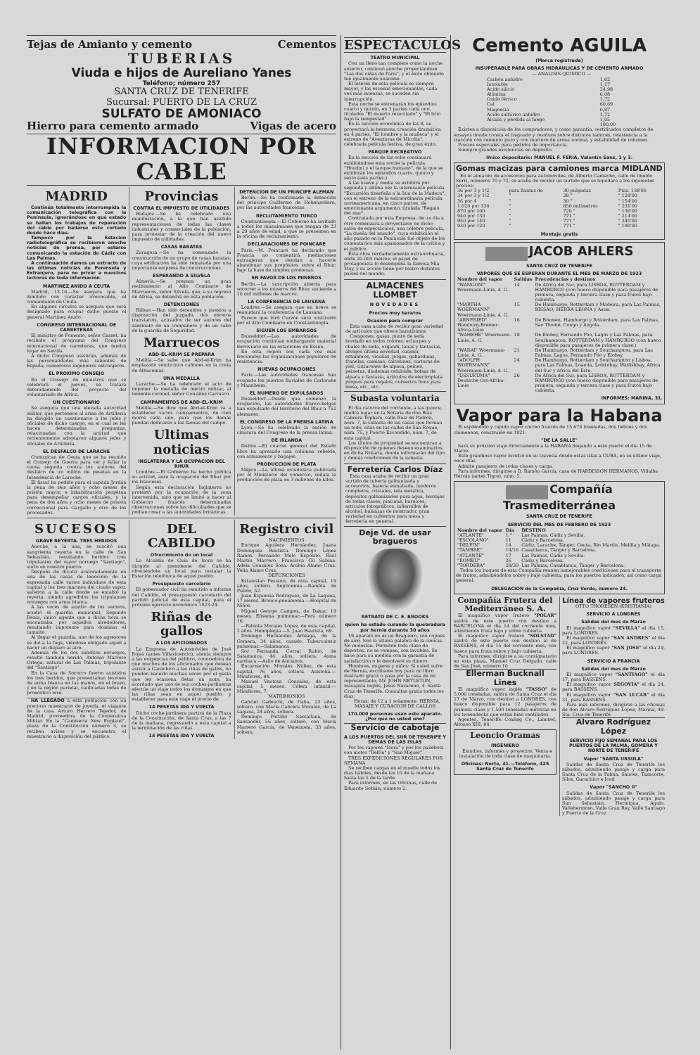Tejas de Amianto y cemento Cementos
TUBERIAS
Viuda e hijos de Aureliano Yanes
Teléfono; número 257
SANTA CRUZ DE TENERIFE
Sucursal: PUERTO DE LA CRUZ
SULFATO DE AMONIACO
Hierro para cemento armado Vigas de acero
INFORMACION POR CABLE
MADRID
Continúa totalmente interrumpida la comunicación telegráfica con la Península, ignorándose en qué estado se hallan los trabajos de reparación del cable por hallarse éste cortado desde hace días.
Tampoco por la Estación radiotelegráfica se recibieron anoche noticias de prensa, por estarse comunicando la estación de Cádiz con Las Palmas.
A continuación damos un extracto de las últimas noticias de Península y Extranjero, para no privar a nuestros lectores de toda información.
MARTINEZ ANIDO A CEUTA
Madrid, 13.16.—Se asegura que ha dimitido con carácter irrevocable, el comandante de Ceuta.
En algunos círculos se asegura que será designado para ocupar dicho puesto el general Martínez Anido.
CONGRESO INTERNACIONAL DE CARRETERAS
El ministro de Fomento, señor Gasset, ha recibido el programa del Congreso internacional de carreteras, que tendrá lugar en Sevilla.
A dicho Congreso asistirán, además de las personalidades más salientes de España, numerosos ingenieros extranjeros.
EL PROXIMO CONSEJO
En el Consejo de ministros que se celebrará el jueves, se tratará detenidamente del proyecto del voluntariado de Africa.
UN CUESTIONARIO
Se asegura que una elevada autoridad militar, que pertenece al arma de Artillería ha dirigido un cuestionario a los jefes y oficiales de dicho cuerpo, en el cual se les hacen determinadas preguntas, relacionadas con la actitud que recientemente adoptaron algunos jefes y oficiales de Artillería.
EL DESFALCO DE LARACHE
Comunican de Ceuta que se ha reunido el Consejo de Guerra para ver y fallar la causa seguida contra los autores del desfalco de un millón de pesetas en la Intendencia de Larache.
El fiscal ha pedido para el capitán Jordán la pena de seis años y ocho meses de prisión mayor, e inhabilitación perpétua para desempeñar cargos oficiales, y la pena de dos años y ocho meses de prisión correccional para Gargallo y otro de los procesados.
Provincias
CONTRA EL IMPUESTO DE UTILIDADES
Badajoz.—Se ha celebrado una manifestación, a la que han asistido representaciones de todas las clases industriales y comerciales de la población, para protestar de la creación del nuevo impuesto de utilidades.
CASAS BARATAS
Zaragoza.—Se ha comenzado la construcción de un grupo de casas baratas, cuya edificación ha sido rematada por una importante empresa de construcciones.
ESPERANDO A SILVELA
Almería.—Se prepara un gran recibimiento al Alto Comisario de Marruecos, señor Silvela, que, a su regreso de Africa, se detendrá en esta población.
DETENCIONES
Bilbao.—Han sido detenidos y puestos a disposición del juzgado, dos obreros tranviarios, acusados de ser autores del asesinato de un compañero y de un cabo de la guardia de Seguridad.
Marruecos
ABD-EL-KRIM SE PREPARA
Melilla.—Se sabe que Abd-el-Krim ha emplazado veinticinco cañones en la costa de Alhucemas.
UNA MEDALLA
Larache.—Se ha celebrado el acto de imponer la medalla de mérito militar, al teniente coronel, señor González Carrasco.
CAMPAMENTOS DE ABD-EL-KRIM
Melilla.—Se dice que Abd-el-Krim va a establecer varios campamentos, de cien moros cada uno, para que los demás puedan dedicarse a las faenas del campo.
Ultimas noticias
INGLATERRA Y LA OCUPACION DEL RHUR
Londres.—El Gobierno ha hecho pública su actitud, ante la ocupación del Rhur por los franceses.
Según esta declaración Inglaterra no protestó por la ocupación de la zona intervenida, sino que se limitó a hacer al Gobierno francés determinadas observaciones sobre las dificultades que se podían crear a las autoridades británicas.
DETENCION DE UN PRINCIPE ALEMAN
Berlín.—Se ha confirmado la detención del príncipe Guillermo de Hohenzollern, por las autoridades francesas.
RECLUTAMIENTO TURCO
Constantinopla.—El Gobierno ha invitado a todos los musulmanes que tengan de 23 a 29 años de edad, a que se presenten en la oficina de reclutamiento.
DECLARACIONES DE POINCARE
París.—M. Poincaré ha declarado que Francia no consentirá mediaciones extranjeras que tiendan a hacerle abandonar sus propósitos sobre el Rhur, bajo la base de simples promesas.
EN FAVOR DE LOS MINEROS
Berlín.—La suscripción abierta para socorrer a los mineros del Rhur, asciende a 10 mil millones de marcos.
LA CONFERENCIA DE LAUSANA
Londres.—Se asegura que en breve se reanudará la conferencia de Lausana.
Parece que lord Curzon será sustituído por el Alto Comisario en Constantinopla.
SIGUEN LOS EMBARGOS
Dusseldorf.—Las autoridades de ocupación continúan embargando material ferroviario en las estaciones de Essen.
En esta región son cada vez más frecuentes las organizaciones populares de resistencia.
NUEVAS OCUPACIONES
París.—Las autoridades francesas han ocupado los puertos fluviales de Carlsruhe y Mannheim.
EL NUMERO DE EXPULSADOS
Dusseldorf.—Desde que comenzó la ocupación, las autoridades franco-belgas han expulsado del territorio del Rhur a 752 alemanes.
EL CONGRESO DE LA PRENSA LATINA
Lyon.—Se ha celebrado la sesión de clausura del Congreso de la prensa latina.
DE IRLANDA
Dublín.—El cuartel general del Estado libre ha apresado una columna rebelde, con armamento y bagajes.
PRODUCCION DE PLATA
Méjico.—La última estadística publicada por el Ministerio del comercio, señala la producción de plata en 3 millones de kilos.
SUCESOS
GRAVE REYERTA. TRES HERIDOS
Anoche, a la una, se suscitó una sangrienta reyerta en la calle de San Sebastián, resultando heridos tres tripulantes del vapor noruego "Santiago", surto en nuestro puerto.
Después de dicutir acaloradamente en una de las casas de lenocinio de la expresada calle varios individuos de esta capital y los tres marinos del citado vapor, salieron a la calle donde se entabló la reyerta, siendo agredidos los tripulantes noruegos con arma blanca.
A las voces de auxilio de los vecinos, acudió el guardia municipal, Segundo Déniz, único agente que a dicha hora se encontraba por aquellos alrededores, resultando impotente para dominar el tumulto.
Al llegar el guardia, uno de los agresores se dió a la fuga, viéndose obligado aquél a hacer un disparo al aire.
Además de los dos súbditos noruegos, resultó también herido, Antonio Marrero Ortega, natural de Las Palmas, tripulante del "Santiago".
En la Casa de Socorro fueron asistidos los tres heridos, que presentaban lesiones de arma blanca en las manos, en el brazo, y en la región parietal, calificadas todas de pronóstico leve.
HA LLEGADO a esta población con un precioso muestrario de joyería, el viajante de la casa Arturo Herrero Tejedor, de Madrid, proveedora de la Cooperativa Militar. En la "Camisería New England", plaza de la Constitución número 3, se reciben avisos y se encuentra el muestrario a disposición del público.
DEL CABILDO
Ofrecimiento de un local
La Alcaldía de Guía de Isora se ha dirigido al presidente del Cabildo, ofreciéndole un local para instalar la Estación telefónica de aquel pueblo.
Presupuesto carcelario
El gobernador civil ha remitido a informe del Cabildo, el presupuesto carcelario del partido judicial de esta capital, para el próximo ejercicio económico 1923-24.
Riñas de gallos
A LOS AFICIONADOS
La Empresa de Automóviles de José Rojas (antes Villavicencio), atenta siempre a las exigencias del público, conocedora de que muchos de los aficionados que desean asistir a Garachico a las riñas de gallos, no pueden hacerlo muchas veces por el gasto que les ocasiona fletar un auto, ha acordado que uno de sus coches-jardineras efectúe un viaje todos los domingos en que las riñas sean en aquel pueblo, y establecer para este viaje el precio de
14 PESETAS IDA Y VUELTA
Dicho coche-jardinera partirá de la Plaza de la Constitución, de Santa Cruz, a las 7 de la mañana, regresando a esta capital a la terminación de las riñas.
14 PESETAS IDA Y VUELTA
Registro civil
NACIMIENTOS
Enrique Aguilera Hernández. Juana Domínguez Bautista. Domingo López Ramos. Fernando Melo Expósito. Raul Martín Marrero. Francisca Gil Sabina. Adela González Sosa. Arabia Alamo Cruz. Velia Alamo Cruz.
DEFUNCIONES
Estanislao Pestano, de esta capital, 19 años, soltero. Septicemia.—Rambla de Pulido, 52.
Juan Espinosa Rodríguez, de La Laguna, 17 meses. Bronco-pneumonía.—Hospital de Niños.
Miguel George Campos, de Dakar, 19 meses. Efisema pulmonar.—Perú número 16.
—Fabiola Morales López, de esta capital, 2 años. Hemiplegia.—S. Juan Bautista, 69.
Domingo Hernández Arteaga, de la Gomera, 34 años, casado. Tuberculosis pulmonar.—Salamanca.
Sor Fernanda Corral Rubio, de Salamanca, 44 años, soltera. Asma cardiaca.—Asilo de Ancianos.
Encarnación Morales Núñez, de esta capital, 76 años, soltera. Asistolia.—Miraflores, 94.
Manuel Ventosa González, de esta capital, 5 meses. Cólera infantil.—Miraflores, 7.
MATRIMONIOS
Gabriel Gadeschi, de Italia, 23 años, soltero, con María Cabrera Morales, de La Laguna, 24 años, soltera.
Domingo Portillo Santallana, de Santander, 56 años, soltero, con María Marrero García, de Venezuela, 33 años, soltera.
ESPECTACULOS
TEATRO MUNICIPAL
Con un lleno tan completo como la noche anterior, continuó anoche proyectándose "Las dos niñas de París", y el éxito obtenido fué igualmente unánime.
El interés de esta película es siempre mayor, y las escenas emocionantes, cada vez más intensas, se suceden sin interrupción.
Esta noche se estrenarán los episodios cuarto y quinto, en 3 partes cada uno, titulados "El muerto resucitado" y "El lirio bajo la tempestad".
En la sección económica de las 8, se proyectará la hermosa creación dramática en 4 partes, "El hombre y la muñeca" y el estreno de "Aventuras de Micolín", celebrada película festiva, de gran éxito.
PARQUE RECREATIVO
En la sección de las ocho continuará exhibiéndose esta noche la película "Houdini y el tanque humano", de la que se exhibirán los episodios cuarto, quinto y sexto (seis partes.)
A las nueve y media se exhibirá por segunda y última vez la interesante película "Excursión tinerfeña a la Isla de la Madera", con el estreno de la extraordinaria película norteamericana, en cinco partes, de emocionante argumento, titulada "Regalo del mar".
Contratada por esta Empresa, de un día a otro comenzará a proyectarse en dicho salón de espectáculos, una célebre película, "La dueña del mundo", cuya exhibición el año pasado en la Península fué objeto de los comentarios más apasionados de la crítica y el público.
Esta obra verdaderamente extraordinaria, mide 20.000 metros; el papel de protagonista lo desempeña la famosa Mía May, y su acción tiene por teatro distintos países del mundo.
ALMACENES LLOMBET
NOVEDADES
Precios muy baratos
Ocasión para comprar
Esta casa acaba de recibir gran variedad de artículos que ofrece baratísimos
Crespones, gasas, punto de seda bordado en todos colores; echarpes y chales de seda, organdí, lanas y fantasías, abrigos última novedad, casimir, estambres, vicuñas, jergas, gabardinas, franelas, camisas, calcetines, carteras de piel, cinturones de alpaca, peines, peinetas, diademas celuloide, bolsas de alpaca y fantasía, artículos de electroplata propios para regalos, cubiertos finos para mesa, etc., etc.
Subasta voluntaria
El día catorce del corriente, a las quince, tendrá lugar en la Notaría de don Blas Cabrera Topham, calle Ruiz de Padrón, núm. 7, la subasta de las casas que forman un todo, sitas en las calles de San Roque, núm. 75, y Puerto Escondido, núm. 7, de esta capital.
Los títulos de propiedad se encuentran a disposición de quienes deseen examinarlos, en dicha Notaría, donde informarán del tipo y demás condiciones de la subasta.
Ferretería Carlos Díaz
Esta casa acaba de recibir un gran surtido de tubería galbanizada y accesorios, batería esmaltada, inodoros completos, cristales, tela metálica, depósitos galbanizados para agua, herrajes de todas clases, pinturas, barnices, artículos fotográficos, infiernillos de alcohol, balanzas de mostrador, gran variedad en cubiertos para mesa y ferretería en general.
Deje Vd. de usar bragueros
RETRATO DE C. E. BROOKS
quien ha estado curando la quebradura por hernia durante 30 años
Mi aparato no es un Braguero, son cojines de aire. Son la última palabra de la ciencia. No molestan. Permiten toda clase de deportes, no se rompen, son lavables. Se hace para su medida con la garantía de satisfacción o le devolveré su dinero.
Hombres, mujeres y niños: Si usted sufre de Hernia, escríbame hoy para mi libro ilustrado gratis o pase por la casa de mi representante, Mr. JOHN NETLETON, masajista inglés, Jesús Nazareno, 4. Santa Cruz de Tenerife. Consultas gratis todos los días.
Horas: de 12 a 1 solamente. HERNIA, MASAJE Y CURACION DE CALLOS
170.000 personas usan este aparato. ¿Por qué no usted uno?
Servicio de cabotaje
A LOS PUERTOS DEL SUR DE TENERIFE Y DEMAS DE LAS ISLAS
Por los vapores "Isora" y por los pailebots con motor "Delfín" y "San Miguel".
TRES EXPEDICIONES REGULARES POR SEMANA
Se reciben cargas en el muelle todos los días hábiles, desde las 10 de la mañana hasta las 5 de la tarde.
Para informes, en las Oficinas, calle de Eduardo Sobián, número 2.
Cemento AGUILA
(Marca registrada)
INSUPERABLE PARA OBRAS HIDRAULICAS Y DE CEMENTO ARMADO
— ANALISIS QUIMICO —
| Carbón anhidro | 1,62 |
| Insoluble | 1,17 |
| Acido silicio | 24,98 |
| Alúmina | 6,08 |
| Oxido férrico | 1,72 |
| Cal | 60,69 |
| Magnesia | 0,97 |
| Acido sulfúrico anhidro | 1,72 |
| Alcalis y pérdida al fuego | 1,05 |
| | 100,00 |
Existen a disposición de los compradores, y como garantía, certificados completos de ensayos donde consta el fraguado y residuos sobre distintos tamices, resistencia a la tracción con cemento puro y con mortero de arena normal, y estabilidad de volumen.
Precios especiales para pedidos de importancia.
Siempre grandes existencias en depósito.
Unico depositario: MANUEL F. FERIA, Valentín Sanz, 1 y 3.
Gomas macizas para camiones marca MIDLAND
En el almacén de accesorios para automóviles, de Alberto Camacho, calle de Imeldo Serís, números 70 y 72, se acaba de recibir un surtido que se liquidará a los siguientes precios:
| 36 por 3 y 1/2 | para llantas de | 30 pulgadas | Ptas. 138'00 |
| 34 por 3 y 1/2 | " | 28 " | " 129'00 |
| 36 por 4 | " | 30 " | " 154'00 |
| 1.020 por 130 | " | 850 milímetros | " 231'00 |
| 870 por 100 | " | 720 " | " 136'00 |
| 940 por 130 | " | 771 " | " 214'00 |
| 950 por 140 | " | 771 " | " 245'00 |
| 930 por 120 | " | 771 " | " 190'00 |
Montaje gratis
JACOB AHLERS
SANTA CRUZ DE TENERIFE
VAPORES QUE SE ESPERAN DURANTE EL MES DE MARZO DE 1923
| Nombre del vapor | Salidas | Procedencias y destinos |
| --- | --- | --- |
| "WANGONI" Woermann-Linie, A. G. | 14 | De Africa del Sur, para LISBOA, ROTTERDAM y HAMBURGO (con hueco disponible para pasajeros de primera, segunda y tercera clase y para frutos bajo cubierta. |
| "MARTHA WOERMANN" Woermann-Linie, A. G. | 15 | De Hamburgo, Rotterdam y Madeira, para Las Palmas, BISSAO, SIERRA LEONA y Axim. |
| "ARNFRIED" Hamburg-Bremer-Africa-Linie | 16 | De Bremen, Hamburgo y Rotterdam, para Las Palmas, Sao Thomé, Congo y Angola. |
| "WAHEHE" Woermann-Linie, A. G. | 18 | De Elobey, Fernando Póo, Lagos y Las Palmas, para Southampton, ROTTERDAM y HAMBURGO (con hueco disponible para pasajeros de primera clase.) |
| "WADAI" Woermann-Linie, A. G. | 21 | De Hamburgo, Rotterdam y Southampton, para Las Palmas, Lagos, Fernando Póo y Elobey. |
| "ADOLPH WOERMANN" Woermann-Linie, A. G. | 24 | De Hamburgo, Rotterdam y Southampton y Lisboa, para Las Palmas, Loanda, Lobitobay, Walfishbay, Africa del Sur y Africa del Este. |
| "USSUKUMA" Deutsche Ost-Afrika-Linie | 26 | De Africa del Sur, para LISBOA, ROTTERDAM y HAMBURGO (con hueco disponible para pasajeros de primera, segunda y tercera clase y para frutos bajo cubierta. |
INFORMES: MARINA, 31.
Vapor para la Habana
El espléndido y rápido vapor correo francés de 15.676 toneladas, dos hélices y dos chimeneas, construido en 1921.
"DE LA SALLE"
hará su próximo viaje directamente a la HABANA llegando a este puerto el día 15 de Marzo.
Este grandioso vapor invirtió en su travesía desde estas islas a CUBA, en su último viaje, once días.
Admite pasajeros de todas clases y carga.
Para informes, dirigirse a D. Ramón García, casa de HARDISSON HERMANOS, Villalba Hervás (antes Tigre), núm. 5.
Compañía Trasmediterránea
SANTA CRUZ DE TENERIFE
SERVICIO DEL MES DE FEBRERO DE 1923
| Nombre del vapor | Día | DESTINO |
| --- | --- | --- |
| "ATLANTE" | 1.° | Las Palmas, Cádiz y Sevilla. |
| "ESCOLANO" | 11 | Cádiz y Barcelona. |
| "DELFIN" | 14 | Cádiz, Larache, Tánger, Ceuta, Río Martín, Melilla y Málaga. |
| "TAMBRE" | 14/16 | Casablanca, Tánger y Barcelona. |
| "ATLANTE" | 17 | Las Palmas, Cádiz y Sevilla. |
| "ROMEU" | 26 | Cádiz y Barcelona. |
| "TORDERA" | 29/30 | Las Palmas, Casablanca, Tánger y Barcelona. |
Todos los buques de esta Compañía reunen inmejorables condiciones para el transporte de frutos, admitiéndolos sobre y bajo cubierta, para los puertos indicados, así como carga general.
DELEGACION de la Compañía, Cruz Verde, número 24.
Compañía Frutera del Mediterráneo S. A.
El magnífico vapor frutero "POLAR" saldrá de este puerto con destino a BARCELONA el día 14 del corriente mes, admitiendo fruta bajo y sobre cubierta.
El magnífico vapor frutero "SOLSTAD" saldrá de este puerto con destino al de BASSENS, el día 15 del corriente mes, con hueco para fruta sobre y bajo cubierta.
Para informes, dirigirse a su consignatario en esta plaza, Manuel Cruz Delgado, calle de San José, número 10
Ellerman Bucknall Lines
El magnífico vapor inglés "TASSO" de 5.000 toneladas, saldrá de Santa Cruz el día 17 de Marzo, con destino a LONDRES, con hueco disponible para 12 pasajeros de primera clase y 1.500 toneladas métricas en los tweendecks que están bien ventilados.
Agentes, Teneriffe Coaling Co., Limited, Alfonso XIII, 84.
Leoncio Oramas
INGENIERO
Estudios, informes y proyectos. Venta e instalación de toda clase de maquinaria.
Oficinas: Norte, 41.—Teléfono, 425 Santa Cruz de Tenerife
Línea de vapores fruteros
OTTO THORESEN (KRISTIANIA)
SERVICIO A LONDRES
Salidas del mes de Marzo
El magnífico vapor "SEVILLA" el día 15, para LONDRES.
El magnífico vapor "SAN ANDRES" el día 22, para LONDRES.
El magnífico vapor "SAN JOSE" el día 29, para LONDRES.
SERVICIO A FRANCIA
Salidas del mes de Marzo
El magnífico vapor "SANTIAGO" el día 17, para BASSENS.
El magnífico vapor SEGOVIA" el día 24, para BASSENS.
El magnífico vapor "SAN LUCAR" el día 31, para BASSENS.
Para más informes, dirigirse a las oficinas de don Alvaro Rodríguez López, Marina, 49. Sta. Cruz de Tenerife.
Alvaro Rodríguez López
SERVICIO FIJO SEMANAL PARA LOS PUERTOS DE LA PALMA, GOMERA Y NORTE DE TENERIFE
Vapor "SANTA URSULA"
Salidas de Santa Cruz de Tenerife los sábados, admitiendo pasaje y carga para Santa Cruz de la Palma, Sauces, Tazacorte, Silos, Garachico e Icod
Vapor "SANCHO II"
Salidas de Santa Cruz de Tenerife los sábados, admitiendo pasaje y carga para San Sebastián, Hermigua, Agulo, Vallehermoso, Valle Gran Rey, Valle Santiago y Puerto de la Cruz